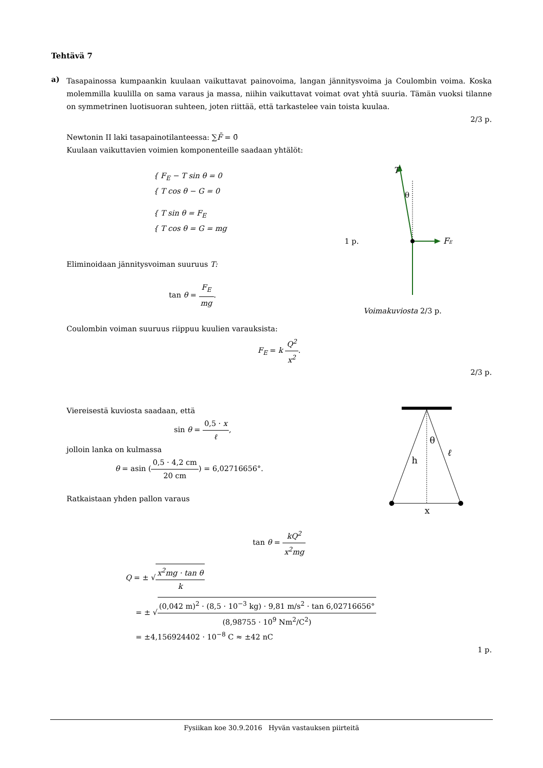Tehtävä 7
a)
Tasapainossa kumpaankin kuulaan vaikuttavat painovoima, langan jännitysvoima ja Coulombin voima. Koska molemmilla kuulilla on sama varaus ja massa, niihin vaikuttavat voimat ovat yhtä suuria. Tämän vuoksi tilanne on symmetrinen luotisuoran suhteen, joten riittää, että tarkastelee vain toista kuulaa.
2/3 p.
Newtonin II laki tasapainotilanteessa: ∑F̄ = 0̄
Kuulaan vaikuttavien voimien komponenteille saadaan yhtälöt:
{ F<sub>E</sub> − T sin θ = 0
{ T cos θ − G = 0
{ T sin θ = F<sub>E</sub>
{ T cos θ = G = mg
1 p.
Eliminoidaan jännitysvoiman suuruus T:
tan θ = F<sub>E</sub> mg.
T
θ
FE
Voimakuviosta 2/3 p.
Coulombin voiman suuruus riippuu kuulien varauksista:
F<sub>E</sub> = k Q<sup>2</sup> x<sup>2</sup>.
2/3 p.
Viereisestä kuviosta saadaan, että
sin θ = 0,5 · x ℓ,
jolloin lanka on kulmassa
θ = asin (0,5 · 4,2 cm 20 cm) = 6,02716656°.
Ratkaistaan yhden pallon varaus
θ
h
ℓ
x
tan θ = kQ<sup>2</sup> x<sup>2</sup>mg
Q = ± √x<sup>2</sup>mg · tan θ k
= ± √(0,042 m)<sup>2</sup> · (8,5 · 10<sup>−3</sup> kg) · 9,81 m/s<sup>2</sup> · tan 6,02716656° (8,98755 · 10<sup>9</sup> Nm<sup>2</sup>/C<sup>2</sup>)
= ±4,156924402 · 10<sup>−8</sup> C ≈ ±42 nC
1 p.
Fysiikan koe 30.9.2016 Hyvän vastauksen piirteitä